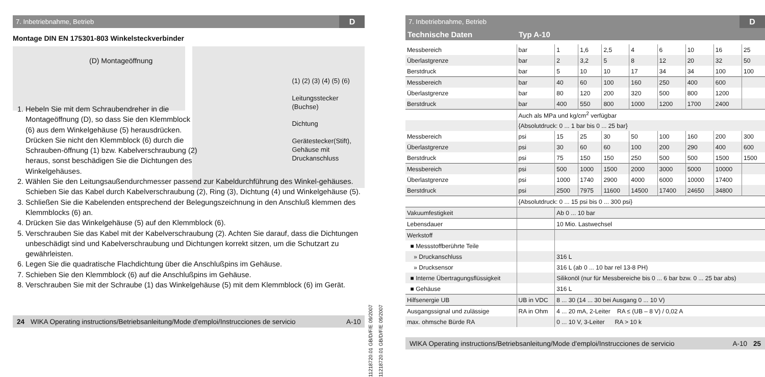7. Inbetriebnahme, Betrieb D
Montage DIN EN 175301-803 Winkelsteckverbinder
(D) Montageöffnung
(1) (2) (3) (4) (5) (6)
Leitungsstecker
(Buchse)
Dichtung
Gerätestecker(Stift),
Gehäuse mit
Druckanschluss
1. Hebeln Sie mit dem Schraubendreher in die Montageöffnung (D), so dass Sie den Klemmblock (6) aus dem Winkelgehäuse (5) herausdrücken. Drücken Sie nicht den Klemmblock (6) durch die Schrauben-öffnung (1) bzw. Kabelverschraubung (2) heraus, sonst beschädigen Sie die Dichtungen des Winkelgehäuses.
2. Wählen Sie den Leitungsaußendurchmesser passend zur Kabeldurchführung des Winkel-gehäuses. Schieben Sie das Kabel durch Kabelverschraubung (2), Ring (3), Dichtung (4) und Winkelgehäuse (5).
3. Schließen Sie die Kabelenden entsprechend der Belegungszeichnung in den Anschluß klemmen des Klemmblocks (6) an.
4. Drücken Sie das Winkelgehäuse (5) auf den Klemmblock (6).
5. Verschrauben Sie das Kabel mit der Kabelverschraubung (2). Achten Sie darauf, dass die Dichtungen unbeschädigt sind und Kabelverschraubung und Dichtungen korrekt sitzen, um die Schutzart zu gewährleisten.
6. Legen Sie die quadratische Flachdichtung über die Anschlußpins im Gehäuse.
7. Schieben Sie den Klemmblock (6) auf die Anschlußpins im Gehäuse.
8. Verschrauben Sie mit der Schraube (1) das Winkelgehäuse (5) mit dem Klemmblock (6) im Gerät.
24 WIKA Operating instructions/Betriebsanleitung/Mode d'emploi/Instrucciones de servicio A-10
11218720.01 GB/D/F/E 09/2007
11218720.01 GB/D/F/E 09/2007
7. Inbetriebnahme, Betrieb D
| Technische Daten | Typ A-10 | | | | | | | | |
| --- | --- | --- | --- | --- | --- | --- | --- | --- | --- |
| Messbereich | bar | 1 | 1,6 | 2,5 | 4 | 6 | 10 | 16 | 25 |
| Überlastgrenze | bar | 2 | 3,2 | 5 | 8 | 12 | 20 | 32 | 50 |
| Berstdruck | bar | 5 | 10 | 10 | 17 | 34 | 34 | 100 | 100 |
| Messbereich | bar | 40 | 60 | 100 | 160 | 250 | 400 | 600 | |
| Überlastgrenze | bar | 80 | 120 | 200 | 320 | 500 | 800 | 1200 | |
| Berstdruck | bar | 400 | 550 | 800 | 1000 | 1200 | 1700 | 2400 | |
| | Auch als MPa und kg/cm<sup>2</sup> verfügbar | | | | | | | | |
| | {Absolutdruck: 0 ... 1 bar bis 0 ... 25 bar} | | | | | | | | |
| Messbereich | psi | 15 | 25 | 30 | 50 | 100 | 160 | 200 | 300 |
| Überlastgrenze | psi | 30 | 60 | 60 | 100 | 200 | 290 | 400 | 600 |
| Berstdruck | psi | 75 | 150 | 150 | 250 | 500 | 500 | 1500 | 1500 |
| Messbereich | psi | 500 | 1000 | 1500 | 2000 | 3000 | 5000 | 10000 | |
| Überlastgrenze | psi | 1000 | 1740 | 2900 | 4000 | 6000 | 10000 | 17400 | |
| Berstdruck | psi | 2500 | 7975 | 11600 | 14500 | 17400 | 24650 | 34800 | |
| | {Absolutdruck: 0 ... 15 psi bis 0 ... 300 psi} | | | | | | | | |
| Vakuumfestigkeit | | Ab 0 ... 10 bar | | | | | | | |
| Lebensdauer | | 10 Mio. Lastwechsel | | | | | | | |
| Werkstoff | | | | | | | | | |
| ■ Messstoffberührte Teile | | | | | | | | | |
| » Druckanschluss | | 316 L | | | | | | | |
| » Drucksensor | | 316 L (ab 0 ... 10 bar rel 13-8 PH) | | | | | | | |
| ■ Interne Übertragungsflüssigkeit | | Silikonöl (nur für Messbereiche bis 0 ... 6 bar bzw. 0 ... 25 bar abs) | | | | | | | |
| ■ Gehäuse | | 316 L | | | | | | | |
| Hilfsenergie UB | UB in VDC | 8 ... 30 (14 ... 30 bei Ausgang 0 ... 10 V) | | | | | | | |
| Ausgangssignal und zulässige | RA in Ohm | 4 ... 20 mA, 2-Leiter RA ≤ (UB – 8 V) / 0,02 A | | | | | | | |
| max. ohmsche Bürde RA | | 0 ... 10 V, 3-Leiter RA > 10 k | | | | | | | |
WIKA Operating instructions/Betriebsanleitung/Mode d'emploi/Instrucciones de servicio A-10 25